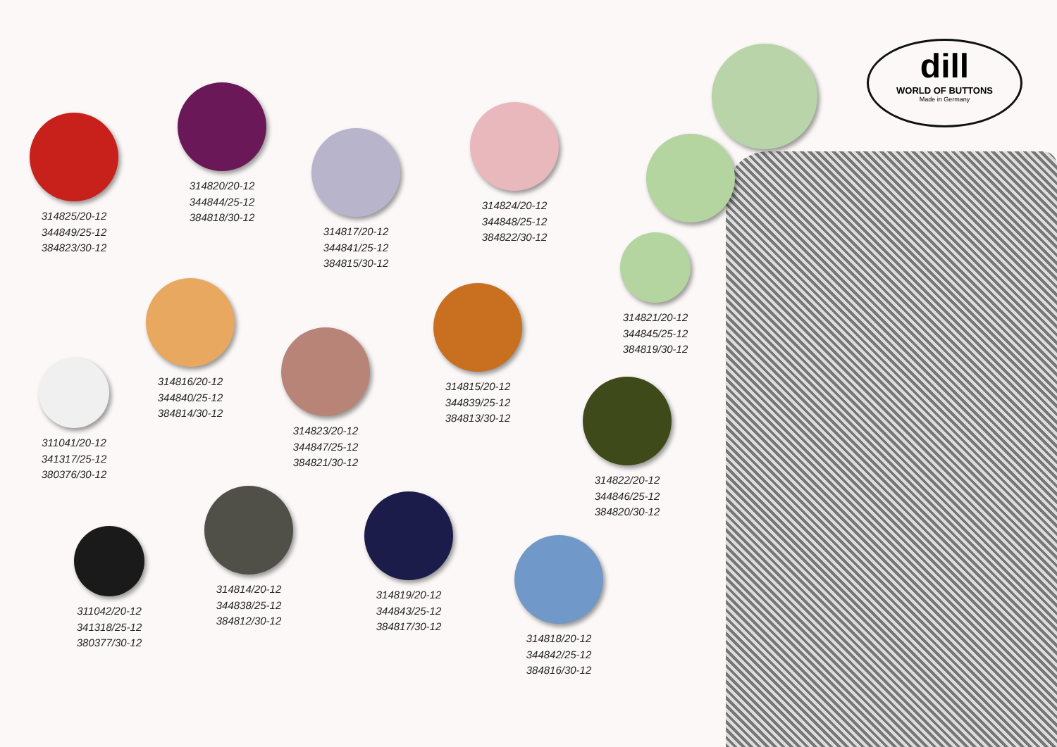dill
WORLD OF BUTTONS
Made in Germany
314825/20-12
344849/25-12
384823/30-12
314820/20-12
344844/25-12
384818/30-12
314817/20-12
344841/25-12
384815/30-12
314824/20-12
344848/25-12
384822/30-12
314821/20-12
344845/25-12
384819/30-12
314816/20-12
344840/25-12
384814/30-12
314823/20-12
344847/25-12
384821/30-12
314815/20-12
344839/25-12
384813/30-12
311041/20-12
341317/25-12
380376/30-12
314822/20-12
344846/25-12
384820/30-12
311042/20-12
341318/25-12
380377/30-12
314814/20-12
344838/25-12
384812/30-12
314819/20-12
344843/25-12
384817/30-12
314818/20-12
344842/25-12
384816/30-12